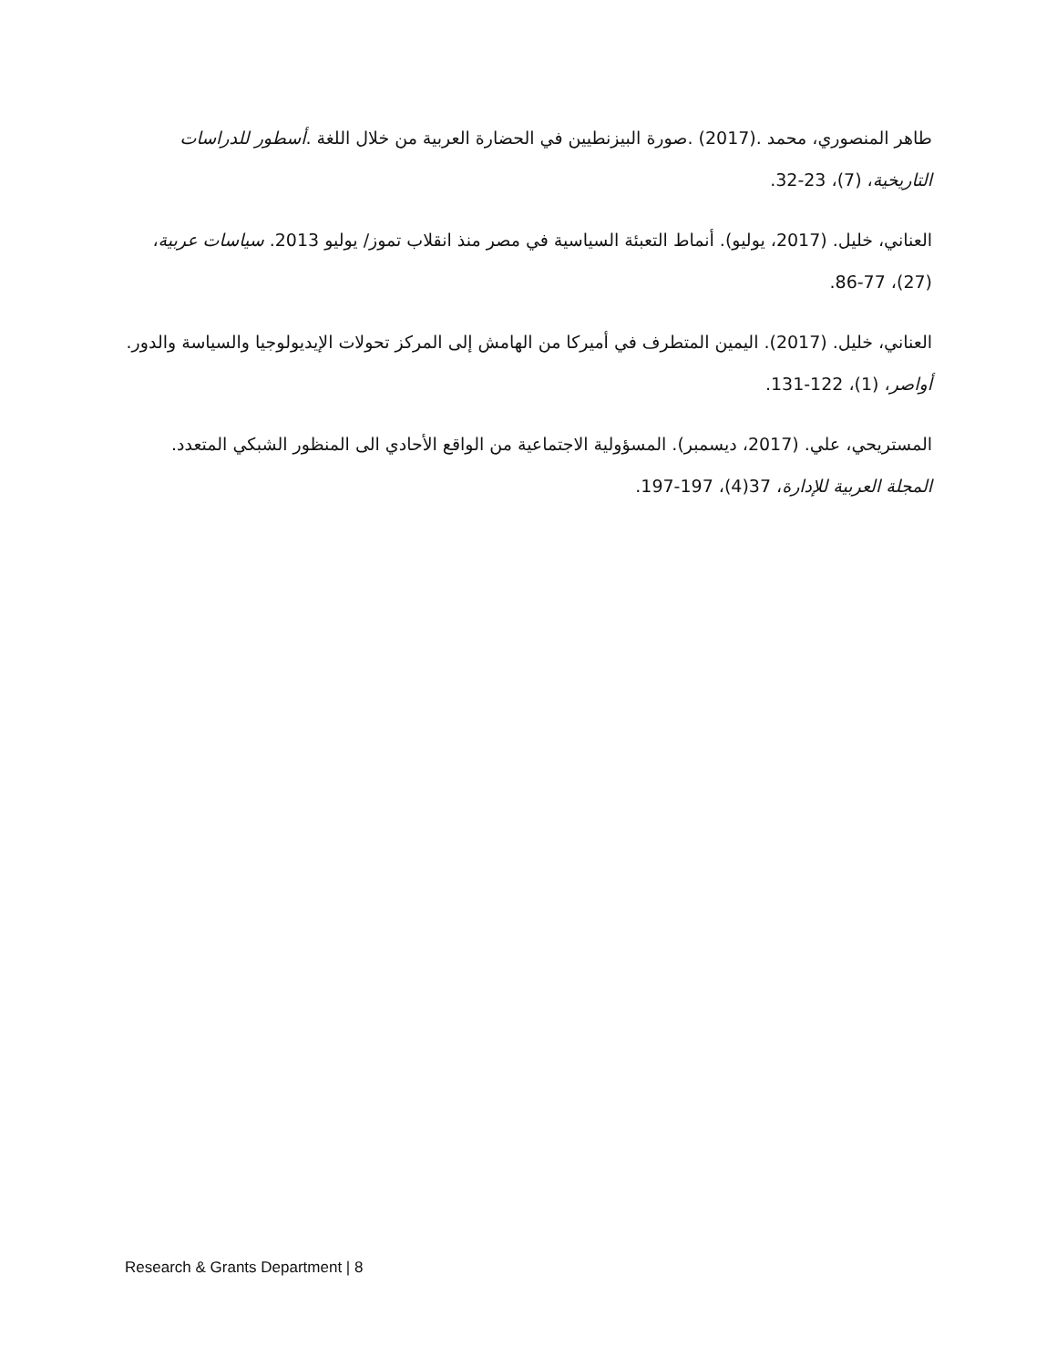طاهر المنصوري، محمد .(2017) .صورة البيزنطيين في الحضارة العربية من خلال اللغة .أسطور للدراسات التاريخية، (7)، 23-32.
العناني، خليل. (2017، يوليو). أنماط التعبئة السياسية في مصر منذ انقلاب تموز/ يوليو 2013. سياسات عربية، (27)، 77-86.
العناني، خليل. (2017). اليمين المتطرف في أميركا من الهامش إلى المركز تحولات الإيديولوجيا والسياسة والدور. أواصر، (1)، 122-131.
المستريحي، علي. (2017، ديسمبر). المسؤولية الاجتماعية من الواقع الأحادي الى المنظور الشبكي المتعدد. المجلة العربية للإدارة، 37(4)، 197-197.
Research & Grants Department | 8